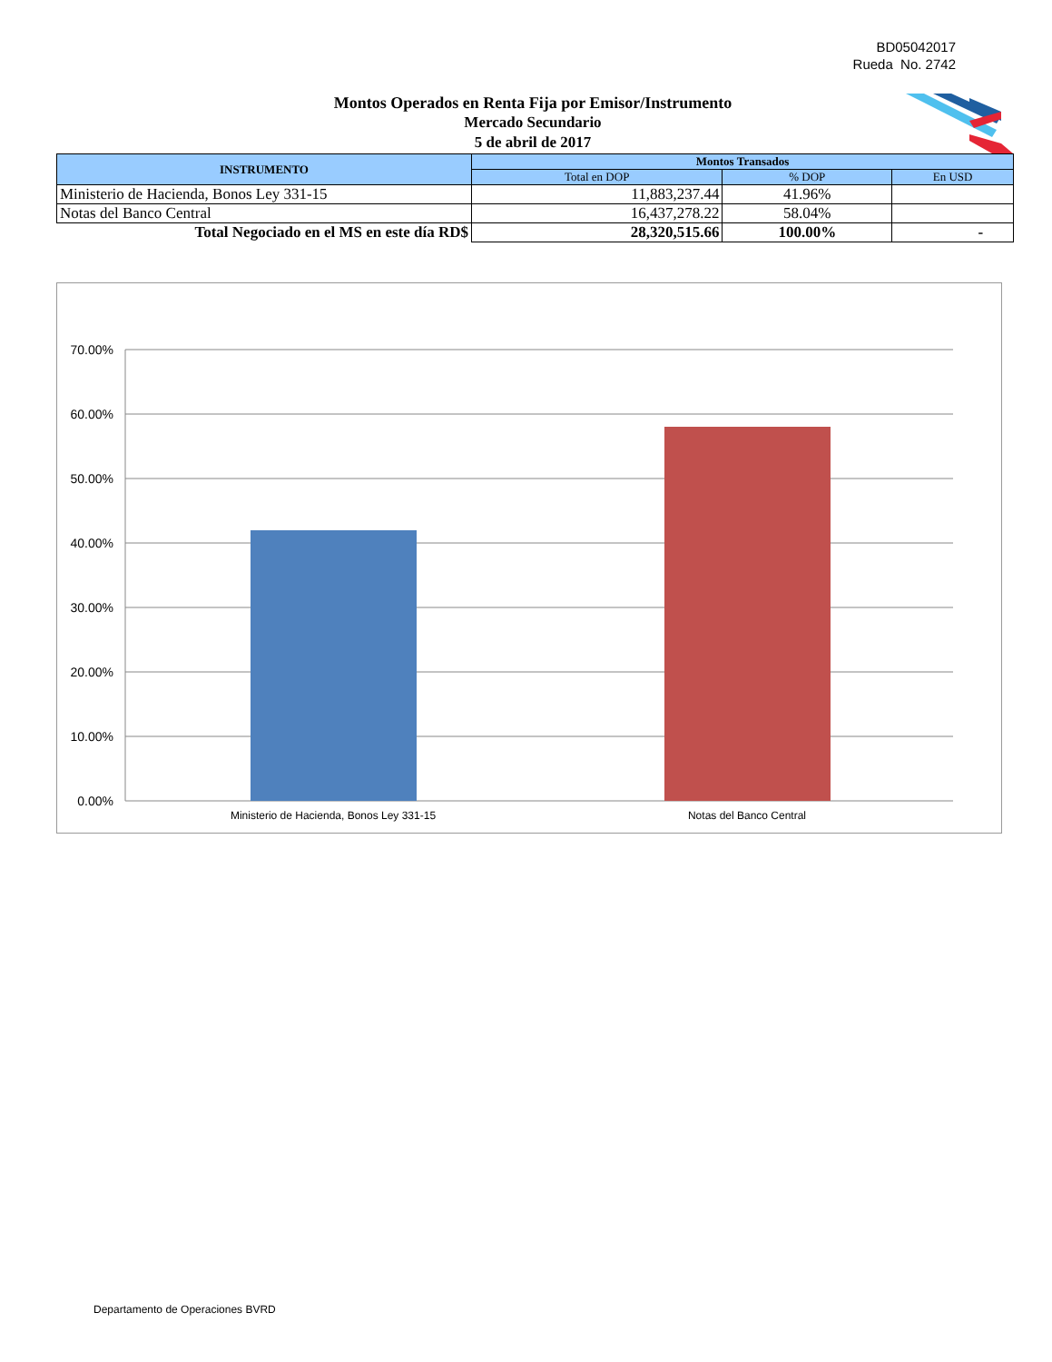BD05042017
Rueda No. 2742
Montos Operados en Renta Fija por Emisor/Instrumento
Mercado Secundario
5 de abril de 2017
| INSTRUMENTO | Montos Transados | | |
| --- | --- | --- | --- |
| | Total en DOP | % DOP | En USD |
| Ministerio de Hacienda, Bonos Ley 331-15 | 11,883,237.44 | 41.96% | |
| Notas del Banco Central | 16,437,278.22 | 58.04% | |
| Total Negociado en el MS en este día RD$ | 28,320,515.66 | 100.00% | - |
70.00%
60.00%
50.00%
40.00%
30.00%
20.00%
10.00%
0.00%
Ministerio de Hacienda, Bonos Ley 331-15
Notas del Banco Central
Departamento de Operaciones BVRD